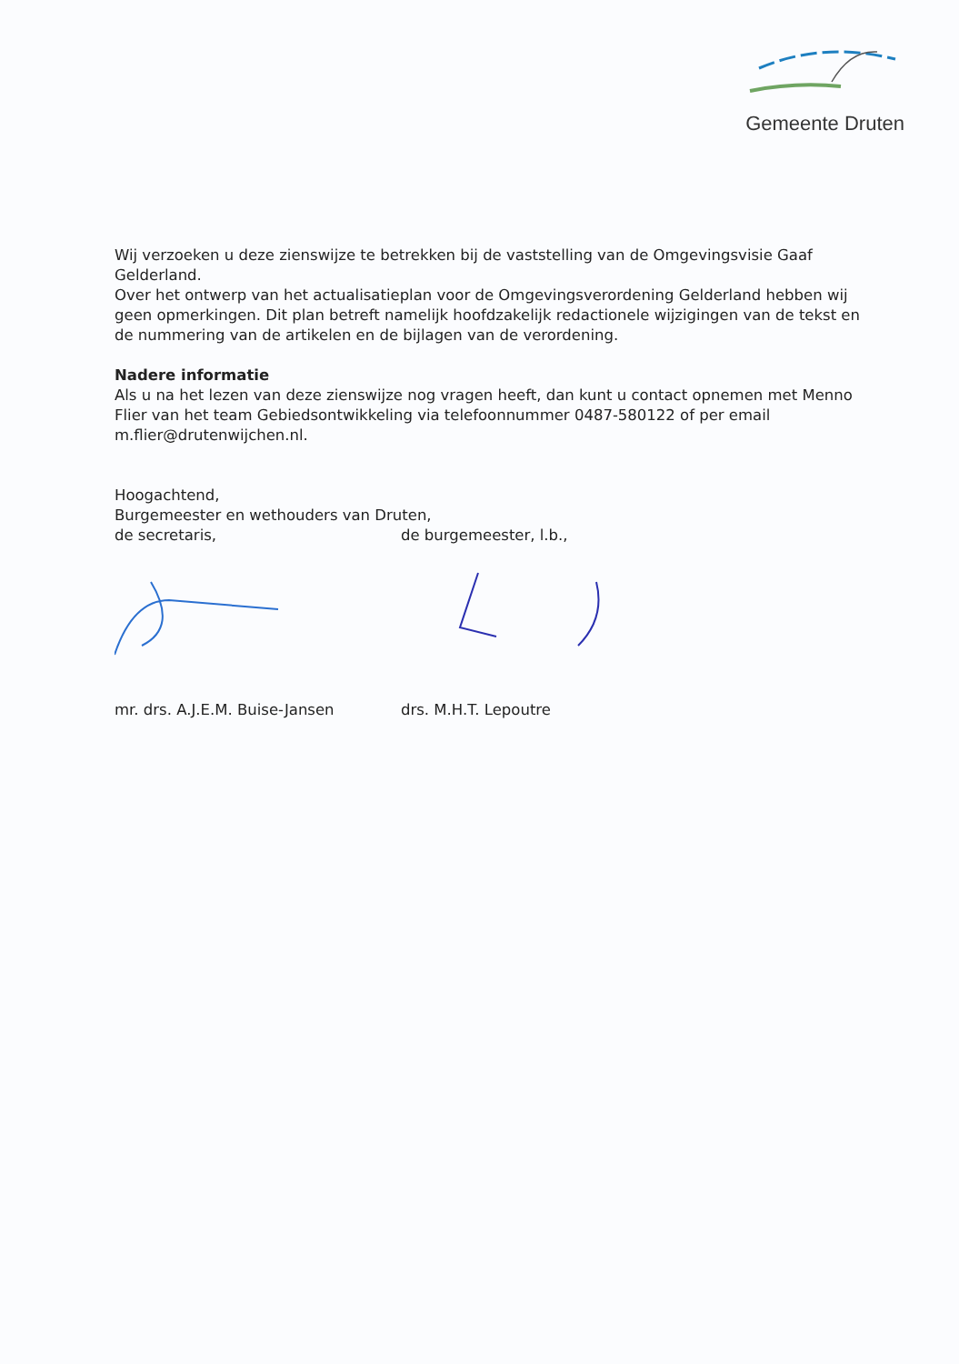Gemeente Druten
Wij verzoeken u deze zienswijze te betrekken bij de vaststelling van de Omgevingsvisie Gaaf Gelderland.
Over het ontwerp van het actualisatieplan voor de Omgevingsverordening Gelderland hebben wij geen opmerkingen. Dit plan betreft namelijk hoofdzakelijk redactionele wijzigingen van de tekst en de nummering van de artikelen en de bijlagen van de verordening.
Nadere informatie
Als u na het lezen van deze zienswijze nog vragen heeft, dan kunt u contact opnemen met Menno Flier van het team Gebiedsontwikkeling via telefoonnummer 0487-580122 of per email m.flier@drutenwijchen.nl.
Hoogachtend,
Burgemeester en wethouders van Druten,
de secretaris, de burgemeester, l.b.,
mr. drs. A.J.E.M. Buise-Jansen drs. M.H.T. Lepoutre